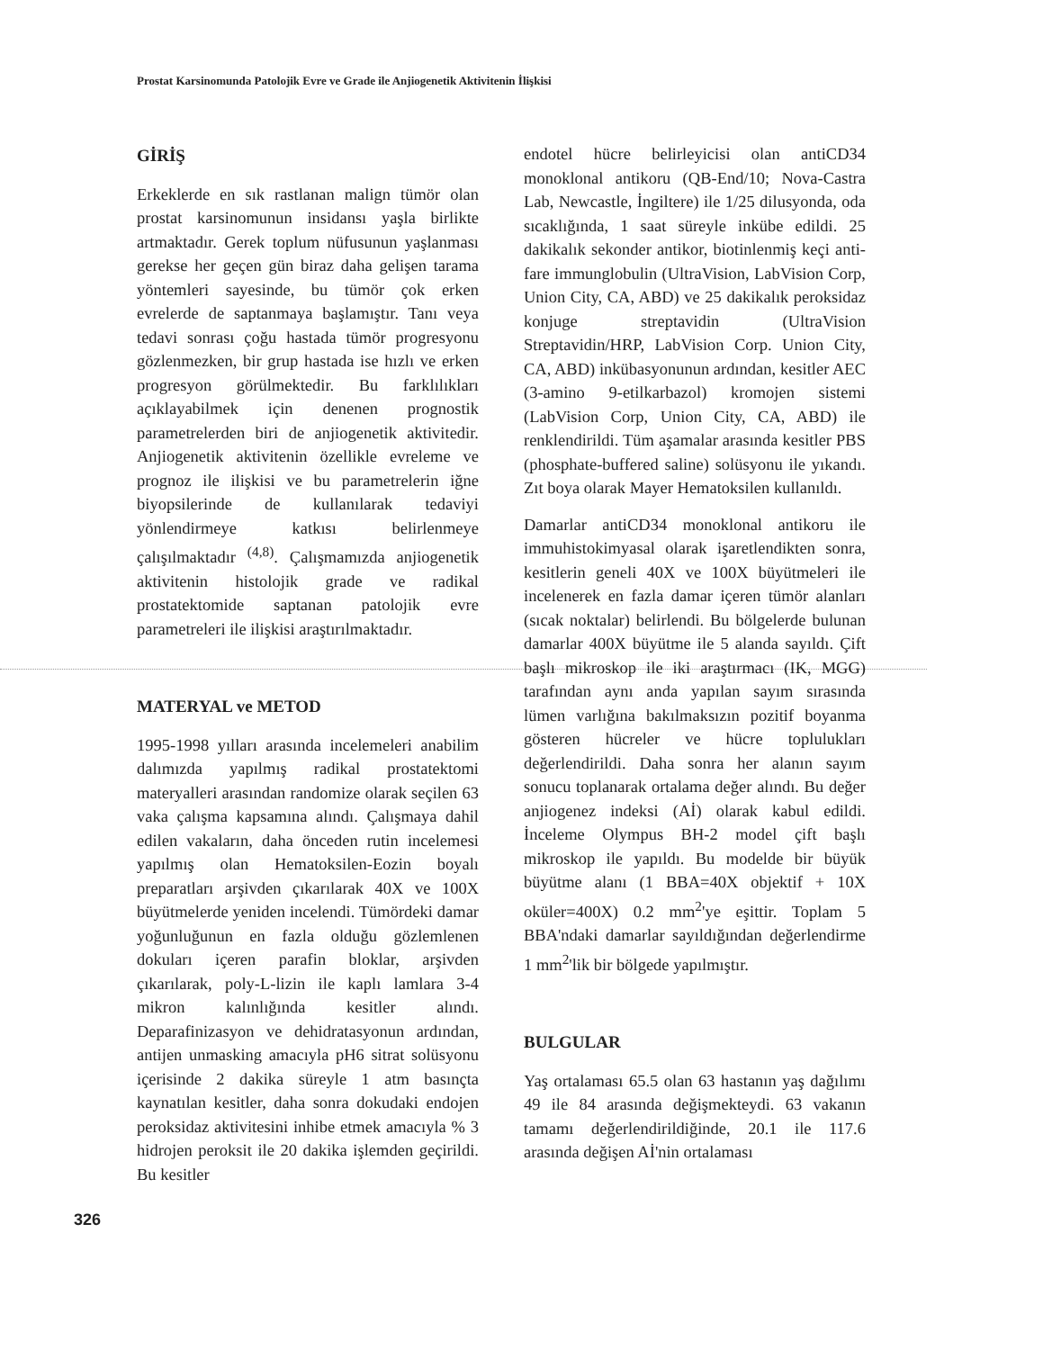Prostat Karsinomunda Patolojik Evre ve Grade ile Anjiogenetik Aktivitenin İlişkisi
GİRİŞ
Erkeklerde en sık rastlanan malign tümör olan prostat karsinomunun insidansı yaşla birlikte artmaktadır. Gerek toplum nüfusunun yaşlanması gerekse her geçen gün biraz daha gelişen tarama yöntemleri sayesinde, bu tümör çok erken evrelerde de saptanmaya başlamıştır. Tanı veya tedavi sonrası çoğu hastada tümör progresyonu gözlenmezken, bir grup hastada ise hızlı ve erken progresyon görülmektedir. Bu farklılıkları açıklayabilmek için denenen prognostik parametrelerden biri de anjiogenetik aktivitedir. Anjiogenetik aktivitenin özellikle evreleme ve prognoz ile ilişkisi ve bu parametrelerin iğne biyopsilerinde de kullanılarak tedaviyi yönlendirmeye katkısı belirlenmeye çalışılmaktadır <sup>(4,8)</sup>. Çalışmamızda anjiogenetik aktivitenin histolojik grade ve radikal prostatektomide saptanan patolojik evre parametreleri ile ilişkisi araştırılmaktadır.
MATERYAL ve METOD
1995-1998 yılları arasında incelemeleri anabilim dalımızda yapılmış radikal prostatektomi materyalleri arasından randomize olarak seçilen 63 vaka çalışma kapsamına alındı. Çalışmaya dahil edilen vakaların, daha önceden rutin incelemesi yapılmış olan Hematoksilen-Eozin boyalı preparatları arşivden çıkarılarak 40X ve 100X büyütmelerde yeniden incelendi. Tümördeki damar yoğunluğunun en fazla olduğu gözlemlenen dokuları içeren parafin bloklar, arşivden çıkarılarak, poly-L-lizin ile kaplı lamlara 3-4 mikron kalınlığında kesitler alındı. Deparafinizasyon ve dehidratasyonun ardından, antijen unmasking amacıyla pH6 sitrat solüsyonu içerisinde 2 dakika süreyle 1 atm basınçta kaynatılan kesitler, daha sonra dokudaki endojen peroksidaz aktivitesini inhibe etmek amacıyla % 3 hidrojen peroksit ile 20 dakika işlemden geçirildi. Bu kesitler
endotel hücre belirleyicisi olan antiCD34 monoklonal antikoru (QB-End/10; Nova-Castra Lab, Newcastle, İngiltere) ile 1/25 dilusyonda, oda sıcaklığında, 1 saat süreyle inkübe edildi. 25 dakikalık sekonder antikor, biotinlenmiş keçi anti-fare immunglobulin (UltraVision, LabVision Corp, Union City, CA, ABD) ve 25 dakikalık peroksidaz konjuge streptavidin (UltraVision Streptavidin/HRP, LabVision Corp. Union City, CA, ABD) inkübasyonunun ardından, kesitler AEC (3-amino 9-etilkarbazol) kromojen sistemi (LabVision Corp, Union City, CA, ABD) ile renklendirildi. Tüm aşamalar arasında kesitler PBS (phosphate-buffered saline) solüsyonu ile yıkandı. Zıt boya olarak Mayer Hematoksilen kullanıldı.
Damarlar antiCD34 monoklonal antikoru ile immuhistokimyasal olarak işaretlendikten sonra, kesitlerin geneli 40X ve 100X büyütmeleri ile incelenerek en fazla damar içeren tümör alanları (sıcak noktalar) belirlendi. Bu bölgelerde bulunan damarlar 400X büyütme ile 5 alanda sayıldı. Çift başlı mikroskop ile iki araştırmacı (IK, MGG) tarafından aynı anda yapılan sayım sırasında lümen varlığına bakılmaksızın pozitif boyanma gösteren hücreler ve hücre toplulukları değerlendirildi. Daha sonra her alanın sayım sonucu toplanarak ortalama değer alındı. Bu değer anjiogenez indeksi (Aİ) olarak kabul edildi. İnceleme Olympus BH-2 model çift başlı mikroskop ile yapıldı. Bu modelde bir büyük büyütme alanı (1 BBA=40X objektif + 10X oküler=400X) 0.2 mm<sup>2</sup>'ye eşittir. Toplam 5 BBA'ndaki damarlar sayıldığından değerlendirme 1 mm<sup>2</sup>'lik bir bölgede yapılmıştır.
BULGULAR
Yaş ortalaması 65.5 olan 63 hastanın yaş dağılımı 49 ile 84 arasında değişmekteydi. 63 vakanın tamamı değerlendirildiğinde, 20.1 ile 117.6 arasında değişen Aİ'nin ortalaması
326